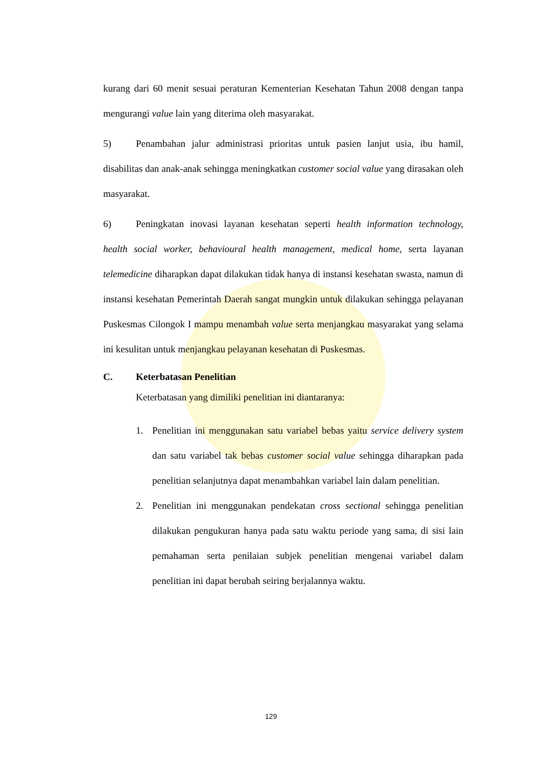kurang dari 60 menit sesuai peraturan Kementerian Kesehatan Tahun 2008 dengan tanpa mengurangi value lain yang diterima oleh masyarakat.
5) Penambahan jalur administrasi prioritas untuk pasien lanjut usia, ibu hamil, disabilitas dan anak-anak sehingga meningkatkan customer social value yang dirasakan oleh masyarakat.
6) Peningkatan inovasi layanan kesehatan seperti health information technology, health social worker, behavioural health management, medical home, serta layanan telemedicine diharapkan dapat dilakukan tidak hanya di instansi kesehatan swasta, namun di instansi kesehatan Pemerintah Daerah sangat mungkin untuk dilakukan sehingga pelayanan Puskesmas Cilongok I mampu menambah value serta menjangkau masyarakat yang selama ini kesulitan untuk menjangkau pelayanan kesehatan di Puskesmas.
C. Keterbatasan Penelitian
Keterbatasan yang dimiliki penelitian ini diantaranya:
1. Penelitian ini menggunakan satu variabel bebas yaitu service delivery system dan satu variabel tak bebas customer social value sehingga diharapkan pada penelitian selanjutnya dapat menambahkan variabel lain dalam penelitian.
2. Penelitian ini menggunakan pendekatan cross sectional sehingga penelitian dilakukan pengukuran hanya pada satu waktu periode yang sama, di sisi lain pemahaman serta penilaian subjek penelitian mengenai variabel dalam penelitian ini dapat berubah seiring berjalannya waktu.
129